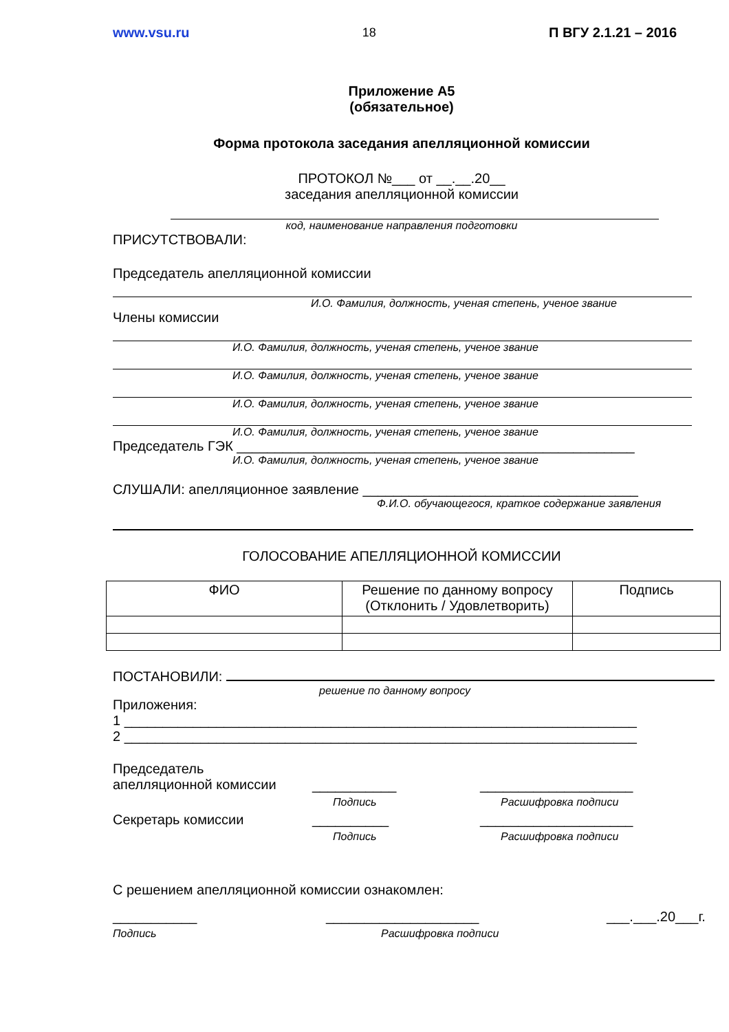www.vsu.ru 18 П ВГУ 2.1.21 – 2016
Приложение А5
(обязательное)
Форма протокола заседания апелляционной комиссии
ПРОТОКОЛ №___ от __.__.20__
заседания апелляционной комиссии
код, наименование направления подготовки
ПРИСУТСТВОВАЛИ:
Председатель апелляционной комиссии
И.О. Фамилия, должность, ученая степень, ученое звание
Члены комиссии
И.О. Фамилия, должность, ученая степень, ученое звание
И.О. Фамилия, должность, ученая степень, ученое звание
И.О. Фамилия, должность, ученая степень, ученое звание
И.О. Фамилия, должность, ученая степень, ученое звание
Председатель ГЭК ____________________________________________________
И.О. Фамилия, должность, ученая степень, ученое звание
СЛУШАЛИ: апелляционное заявление ____________________________________
Ф.И.О. обучающегося, краткое содержание заявления
ГОЛОСОВАНИЕ АПЕЛЛЯЦИОННОЙ КОМИССИИ
| ФИО | Решение по данному вопросу (Отклонить / Удовлетворить) | Подпись |
| --- | --- | --- |
ПОСТАНОВИЛИ:
решение по данному вопросу
Приложения:
1 ___________________________________________________________________
2 ___________________________________________________________________
Председатель
апелляционной комиссии
___________
Подпись
____________________
Расшифровка подписи
Секретарь комиссии __________
Подпись
____________________
Расшифровка подписи
С решением апелляционной комиссии ознакомлен:
___________
Подпись
____________________
Расшифровка подписи
___.___.20___г.